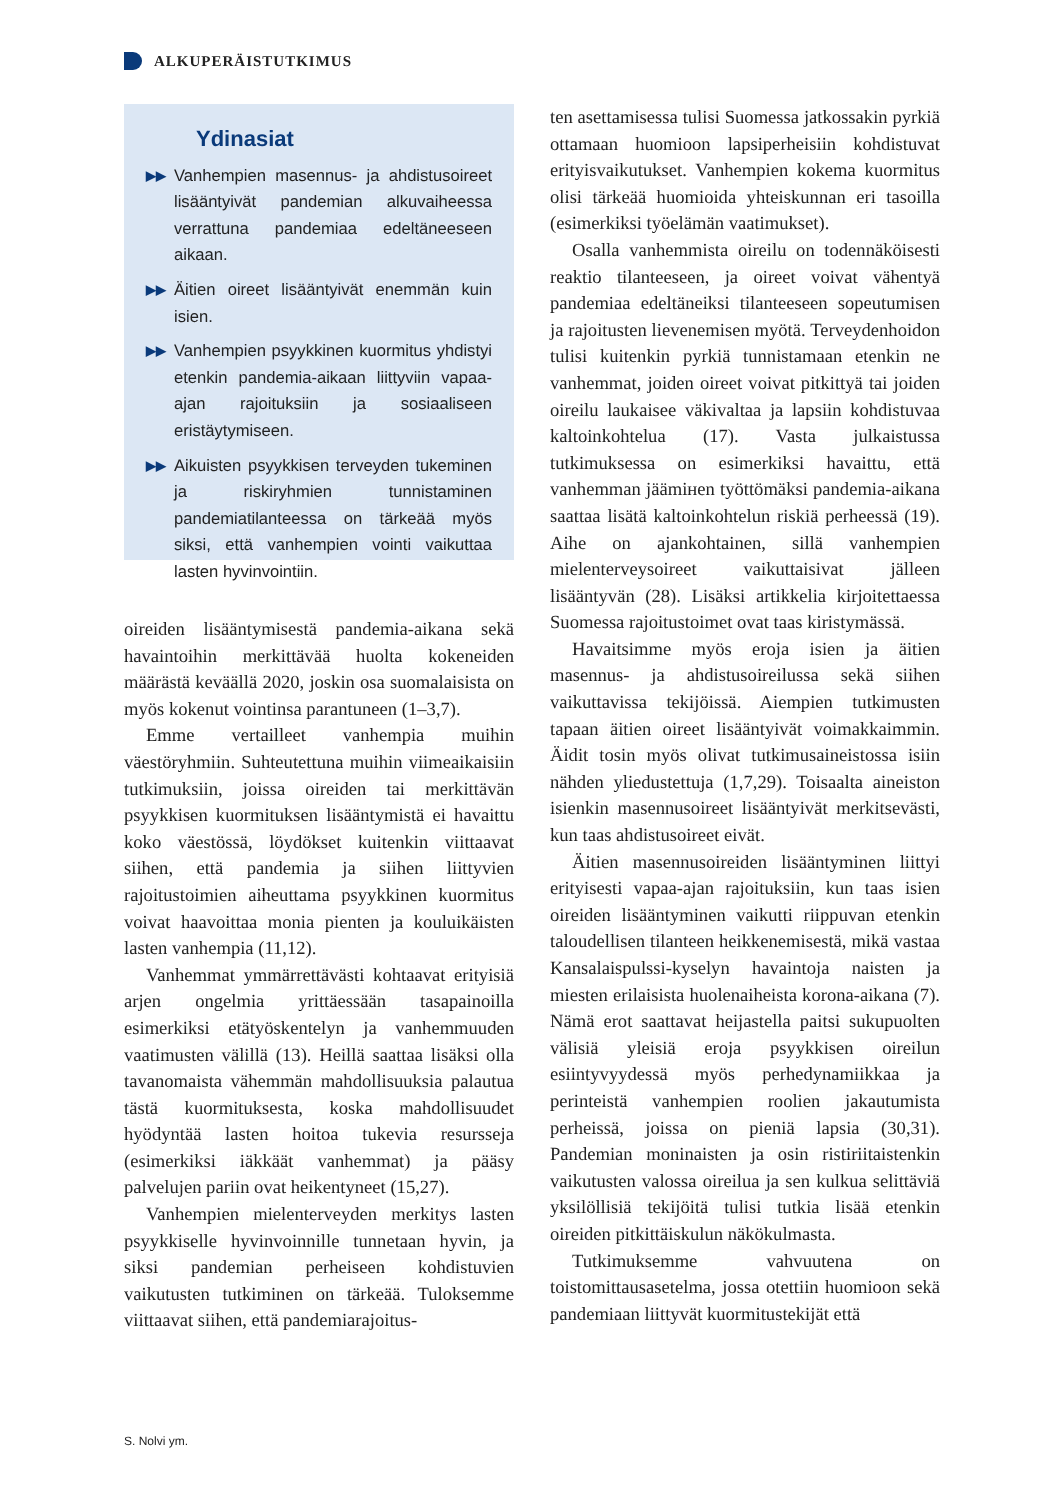ALKUPERÄISTUTKIMUS
Ydinasiat
▶▶ Vanhempien masennus- ja ahdistusoireet lisääntyivät pandemian alkuvaiheessa verrattuna pandemiaa edeltäneeseen aikaan.
▶▶ Äitien oireet lisääntyivät enemmän kuin isien.
▶▶ Vanhempien psyykkinen kuormitus yhdistyi etenkin pandemia-aikaan liittyviin vapaa-ajan rajoituksiin ja sosiaaliseen eristäytymiseen.
▶▶ Aikuisten psyykkisen terveyden tukeminen ja riskiryhmien tunnistaminen pandemiatilanteessa on tärkeää myös siksi, että vanhempien vointi vaikuttaa lasten hyvinvointiin.
oireiden lisääntymisestä pandemia-aikana sekä havaintoihin merkittävää huolta kokeneiden määrästä keväällä 2020, joskin osa suomalaisista on myös kokenut vointinsa parantuneen (1–3,7).
Emme vertailleet vanhempia muihin väestöryhmiin. Suhteutettuna muihin viimeaikaisiin tutkimuksiin, joissa oireiden tai merkittävän psyykkisen kuormituksen lisääntymistä ei havaittu koko väestössä, löydökset kuitenkin viittaavat siihen, että pandemia ja siihen liittyvien rajoitustoimien aiheuttama psyykkinen kuormitus voivat haavoittaa monia pienten ja kouluikäisten lasten vanhempia (11,12).
Vanhemmat ymmärrettävästi kohtaavat erityisiä arjen ongelmia yrittäessään tasapainoilla esimerkiksi etätyöskentelyn ja vanhemmuuden vaatimusten välillä (13). Heillä saattaa lisäksi olla tavanomaista vähemmän mahdollisuuksia palautua tästä kuormituksesta, koska mahdollisuudet hyödyntää lasten hoitoa tukevia resursseja (esimerkiksi iäkkäät vanhemmat) ja pääsy palvelujen pariin ovat heikentyneet (15,27).
Vanhempien mielenterveyden merkitys lasten psyykkiselle hyvinvoinnille tunnetaan hyvin, ja siksi pandemian perheiseen kohdistuvien vaikutusten tutkiminen on tärkeää. Tuloksemme viittaavat siihen, että pandemiarajoitus-
ten asettamisessa tulisi Suomessa jatkossakin pyrkiä ottamaan huomioon lapsiperheisiin kohdistuvat erityisvaikutukset. Vanhempien kokema kuormitus olisi tärkeää huomioida yhteiskunnan eri tasoilla (esimerkiksi työelämän vaatimukset).
Osalla vanhemmista oireilu on todennäköisesti reaktio tilanteeseen, ja oireet voivat vähentyä pandemiaa edeltäneiksi tilanteeseen sopeutumisen ja rajoitusten lievenemisen myötä. Terveydenhoidon tulisi kuitenkin pyrkiä tunnistamaan etenkin ne vanhemmat, joiden oireet voivat pitkittyä tai joiden oireilu laukaisee väkivaltaa ja lapsiin kohdistuvaa kaltoinkohtelua (17). Vasta julkaistussa tutkimuksessa on esimerkiksi havaittu, että vanhemman jäämінen työttömäksi pandemia-aikana saattaa lisätä kaltoinkohtelun riskiä perheessä (19). Aihe on ajankohtainen, sillä vanhempien mielenterveysoireet vaikuttaisivat jälleen lisääntyvän (28). Lisäksi artikkelia kirjoitettaessa Suomessa rajoitustoimet ovat taas kiristymässä.
Havaitsimme myös eroja isien ja äitien masennus- ja ahdistusoireilussa sekä siihen vaikuttavissa tekijöissä. Aiempien tutkimusten tapaan äitien oireet lisääntyivät voimakkaimmin. Äidit tosin myös olivat tutkimusaineistossa isiin nähden yliedustettuja (1,7,29). Toisaalta aineiston isienkin masennusoireet lisääntyivät merkitsevästi, kun taas ahdistusoireet eivät.
Äitien masennusoireiden lisääntyminen liittyi erityisesti vapaa-ajan rajoituksiin, kun taas isien oireiden lisääntyminen vaikutti riippuvan etenkin taloudellisen tilanteen heikkenemisestä, mikä vastaa Kansalaispulssi-kyselyn havaintoja naisten ja miesten erilaisista huolenaiheista korona-aikana (7). Nämä erot saattavat heijastella paitsi sukupuolten välisiä yleisiä eroja psyykkisen oireilun esiintyvyydessä myös perhedynamiikkaa ja perinteistä vanhempien roolien jakautumista perheissä, joissa on pieniä lapsia (30,31). Pandemian moninaisten ja osin ristiriitaistenkin vaikutusten valossa oireilua ja sen kulkua selittäviä yksilöllisiä tekijöitä tulisi tutkia lisää etenkin oireiden pitkittäiskulun näkökulmasta.
Tutkimuksemme vahvuutena on toistomittausasetelma, jossa otettiin huomioon sekä pandemiaan liittyvät kuormitustekijät että
S. Nolvi ym.